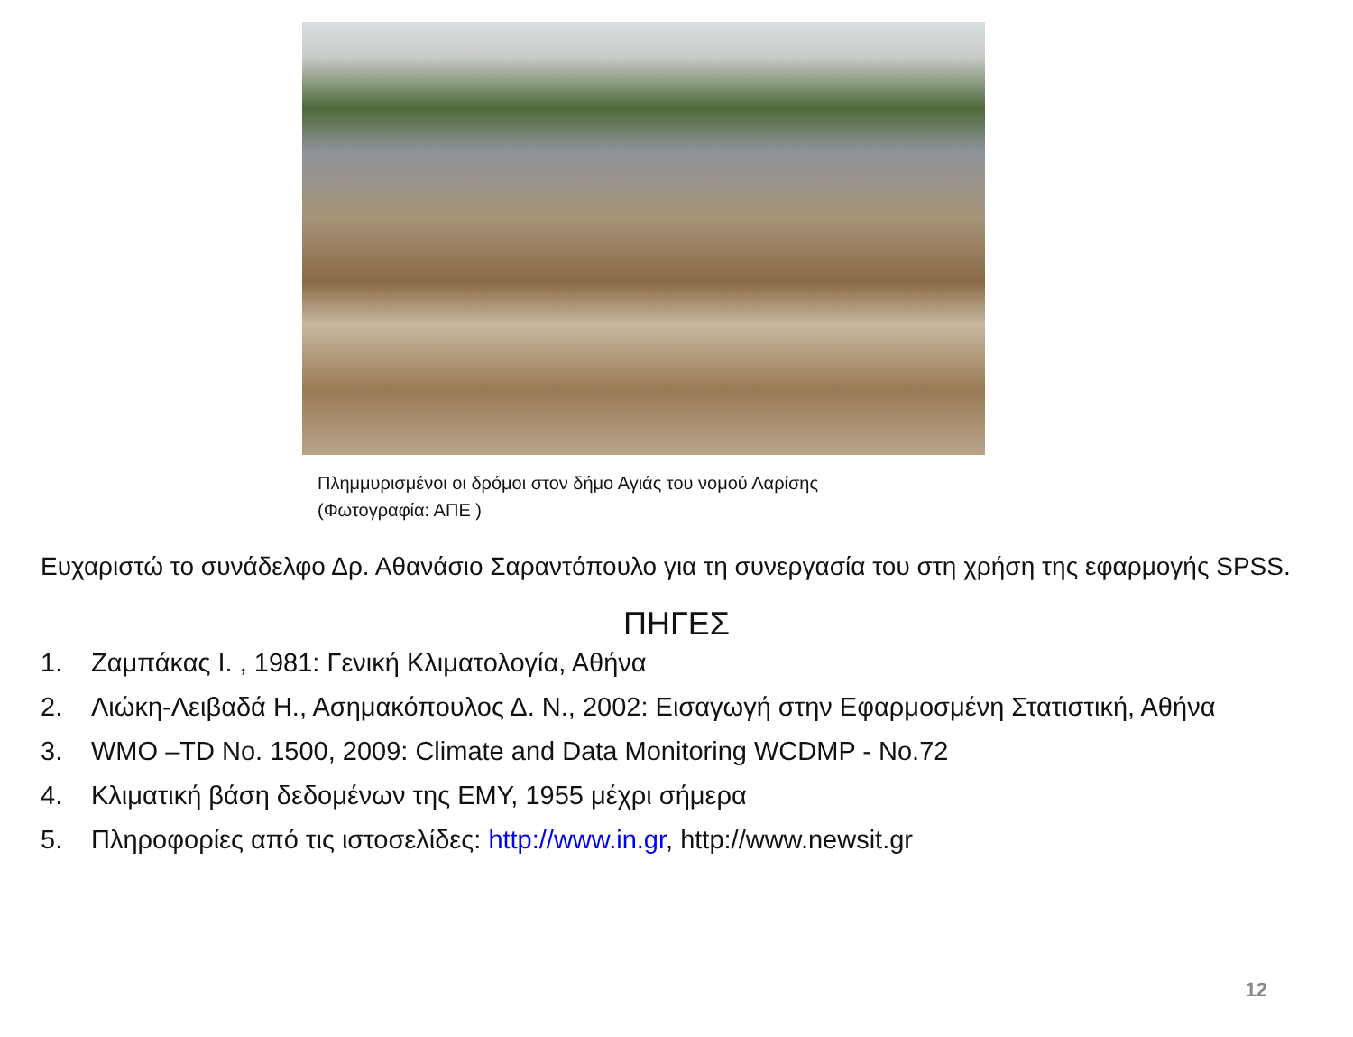Πλημμυρισμένοι οι δρόμοι στον δήμο Αγιάς του νομού Λαρίσης
(Φωτογραφία: ΑΠΕ )
Ευχαριστώ το συνάδελφο Δρ. Αθανάσιο Σαραντόπουλο για τη συνεργασία του στη χρήση της εφαρμογής SPSS.
ΠΗΓΕΣ
1. Ζαμπάκας Ι. , 1981: Γενική Κλιματολογία, Αθήνα
2. Λιώκη-Λειβαδά Η., Ασημακόπουλος Δ. Ν., 2002: Εισαγωγή στην Εφαρμοσμένη Στατιστική, Αθήνα
3. WMO –TD No. 1500, 2009: Climate and Data Monitoring WCDMP - No.72
4. Κλιματική βάση δεδομένων της ΕΜΥ, 1955 μέχρι σήμερα
5. Πληροφορίες από τις ιστοσελίδες: http://www.in.gr, http://www.newsit.gr
12